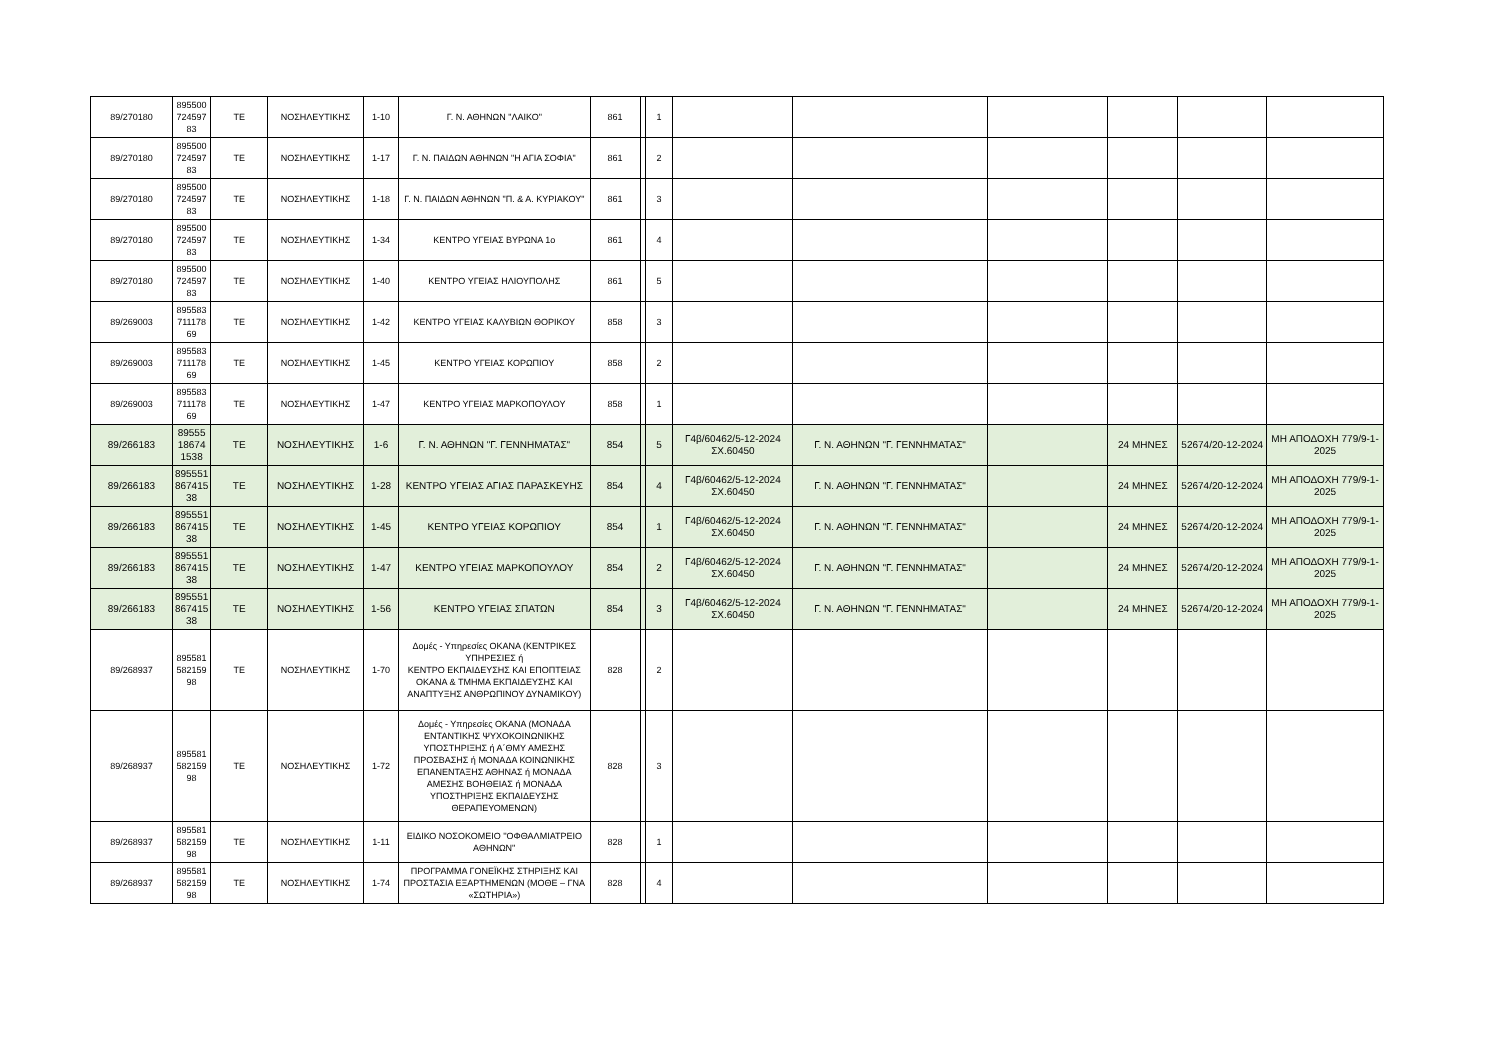| 89/270180 | 895500 724597 83 | ΤΕ | ΝΟΣΗΛΕΥΤΙΚΗΣ | 1-10 | Γ. Ν. ΑΘΗΝΩΝ "ΛΑΙΚΟ" | 861 | | 1 | | | | | | |
| 89/270180 | 895500 724597 83 | ΤΕ | ΝΟΣΗΛΕΥΤΙΚΗΣ | 1-17 | Γ. Ν. ΠΑΙΔΩΝ ΑΘΗΝΩΝ "Η ΑΓΙΑ ΣΟΦΙΑ" | 861 | | 2 | | | | | | |
| 89/270180 | 895500 724597 83 | ΤΕ | ΝΟΣΗΛΕΥΤΙΚΗΣ | 1-18 | Γ. Ν. ΠΑΙΔΩΝ ΑΘΗΝΩΝ "Π. & Α. ΚΥΡΙΑΚΟΥ" | 861 | | 3 | | | | | | |
| 89/270180 | 895500 724597 83 | ΤΕ | ΝΟΣΗΛΕΥΤΙΚΗΣ | 1-34 | ΚΕΝΤΡΟ ΥΓΕΙΑΣ ΒΥΡΩΝΑ 1ο | 861 | | 4 | | | | | | |
| 89/270180 | 895500 724597 83 | ΤΕ | ΝΟΣΗΛΕΥΤΙΚΗΣ | 1-40 | ΚΕΝΤΡΟ ΥΓΕΙΑΣ ΗΛΙΟΥΠΟΛΗΣ | 861 | | 5 | | | | | | |
| 89/269003 | 895583 711178 69 | ΤΕ | ΝΟΣΗΛΕΥΤΙΚΗΣ | 1-42 | ΚΕΝΤΡΟ ΥΓΕΙΑΣ ΚΑΛΥΒΙΩΝ ΘΟΡΙΚΟΥ | 858 | | 3 | | | | | | |
| 89/269003 | 895583 711178 69 | ΤΕ | ΝΟΣΗΛΕΥΤΙΚΗΣ | 1-45 | ΚΕΝΤΡΟ ΥΓΕΙΑΣ ΚΟΡΩΠΙΟΥ | 858 | | 2 | | | | | | |
| 89/269003 | 895583 711178 69 | ΤΕ | ΝΟΣΗΛΕΥΤΙΚΗΣ | 1-47 | ΚΕΝΤΡΟ ΥΓΕΙΑΣ ΜΑΡΚΟΠΟΥΛΟΥ | 858 | | 1 | | | | | | |
| 89/266183 | 89555 18674 1538 | ΤΕ | ΝΟΣΗΛΕΥΤΙΚΗΣ | 1-6 | Γ. Ν. ΑΘΗΝΩΝ "Γ. ΓΕΝΝΗΜΑΤΑΣ" | 854 | | 5 | Γ4β/60462/5-12-2024 ΣΧ.60450 | Γ. Ν. ΑΘΗΝΩΝ "Γ. ΓΕΝΝΗΜΑΤΑΣ" | | 24 ΜΗΝΕΣ | 52674/20-12-2024 | ΜΗ ΑΠΟΔΟΧΗ 779/9-1-2025 |
| 89/266183 | 895551 867415 38 | ΤΕ | ΝΟΣΗΛΕΥΤΙΚΗΣ | 1-28 | ΚΕΝΤΡΟ ΥΓΕΙΑΣ ΑΓΙΑΣ ΠΑΡΑΣΚΕΥΗΣ | 854 | | 4 | Γ4β/60462/5-12-2024 ΣΧ.60450 | Γ. Ν. ΑΘΗΝΩΝ "Γ. ΓΕΝΝΗΜΑΤΑΣ" | | 24 ΜΗΝΕΣ | 52674/20-12-2024 | ΜΗ ΑΠΟΔΟΧΗ 779/9-1-2025 |
| 89/266183 | 895551 867415 38 | ΤΕ | ΝΟΣΗΛΕΥΤΙΚΗΣ | 1-45 | ΚΕΝΤΡΟ ΥΓΕΙΑΣ ΚΟΡΩΠΙΟΥ | 854 | | 1 | Γ4β/60462/5-12-2024 ΣΧ.60450 | Γ. Ν. ΑΘΗΝΩΝ "Γ. ΓΕΝΝΗΜΑΤΑΣ" | | 24 ΜΗΝΕΣ | 52674/20-12-2024 | ΜΗ ΑΠΟΔΟΧΗ 779/9-1-2025 |
| 89/266183 | 895551 867415 38 | ΤΕ | ΝΟΣΗΛΕΥΤΙΚΗΣ | 1-47 | ΚΕΝΤΡΟ ΥΓΕΙΑΣ ΜΑΡΚΟΠΟΥΛΟΥ | 854 | | 2 | Γ4β/60462/5-12-2024 ΣΧ.60450 | Γ. Ν. ΑΘΗΝΩΝ "Γ. ΓΕΝΝΗΜΑΤΑΣ" | | 24 ΜΗΝΕΣ | 52674/20-12-2024 | ΜΗ ΑΠΟΔΟΧΗ 779/9-1-2025 |
| 89/266183 | 895551 867415 38 | ΤΕ | ΝΟΣΗΛΕΥΤΙΚΗΣ | 1-56 | ΚΕΝΤΡΟ ΥΓΕΙΑΣ ΣΠΑΤΩΝ | 854 | | 3 | Γ4β/60462/5-12-2024 ΣΧ.60450 | Γ. Ν. ΑΘΗΝΩΝ "Γ. ΓΕΝΝΗΜΑΤΑΣ" | | 24 ΜΗΝΕΣ | 52674/20-12-2024 | ΜΗ ΑΠΟΔΟΧΗ 779/9-1-2025 |
| 89/268937 | 895581 582159 98 | ΤΕ | ΝΟΣΗΛΕΥΤΙΚΗΣ | 1-70 | Δομές - Υπηρεσίες ΟΚΑΝΑ (ΚΕΝΤΡΙΚΕΣ ΥΠΗΡΕΣΙΕΣ ή ΚΕΝΤΡΟ ΕΚΠΑΙΔΕΥΣΗΣ ΚΑΙ ΕΠΟΠΤΕΙΑΣ ΟΚΑΝΑ & ΤΜΗΜΑ ΕΚΠΑΙΔΕΥΣΗΣ ΚΑΙ ΑΝΑΠΤΥΞΗΣ ΑΝΘΡΩΠΙΝΟΥ ΔΥΝΑΜΙΚΟΥ) | 828 | | 2 | | | | | | |
| 89/268937 | 895581 582159 98 | ΤΕ | ΝΟΣΗΛΕΥΤΙΚΗΣ | 1-72 | Δομές - Υπηρεσίες ΟΚΑΝΑ (ΜΟΝΑΔΑ ΕΝΤΑΝΤΙΚΗΣ ΨΥΧΟΚΟΙΝΩΝΙΚΗΣ ΥΠΟΣΤΗΡΙΞΗΣ ή Α΄ΘΜΥ ΑΜΕΣΗΣ ΠΡΟΣΒΑΣΗΣ ή ΜΟΝΑΔΑ ΚΟΙΝΩΝΙΚΗΣ ΕΠΑΝΕΝΤΑΞΗΣ ΑΘΗΝΑΣ ή ΜΟΝΑΔΑ ΑΜΕΣΗΣ ΒΟΗΘΕΙΑΣ ή ΜΟΝΑΔΑ ΥΠΟΣΤΗΡΙΞΗΣ ΕΚΠΑΙΔΕΥΣΗΣ ΘΕΡΑΠΕΥΟΜΕΝΩΝ) | 828 | | 3 | | | | | | |
| 89/268937 | 895581 582159 98 | ΤΕ | ΝΟΣΗΛΕΥΤΙΚΗΣ | 1-11 | ΕΙΔΙΚΟ ΝΟΣΟΚΟΜΕΙΟ ''ΟΦΘΑΛΜΙΑΤΡΕΙΟ ΑΘΗΝΩΝ'' | 828 | | 1 | | | | | | |
| 89/268937 | 895581 582159 98 | ΤΕ | ΝΟΣΗΛΕΥΤΙΚΗΣ | 1-74 | ΠΡΟΓΡΑΜΜΑ ΓΟΝΕΪΚΗΣ ΣΤΗΡΙΞΗΣ ΚΑΙ ΠΡΟΣΤΑΣΙΑ ΕΞΑΡΤΗΜΕΝΩΝ (ΜΟΘΕ – ΓΝΑ «ΣΩΤΗΡΙΑ») | 828 | | 4 | | | | | | |